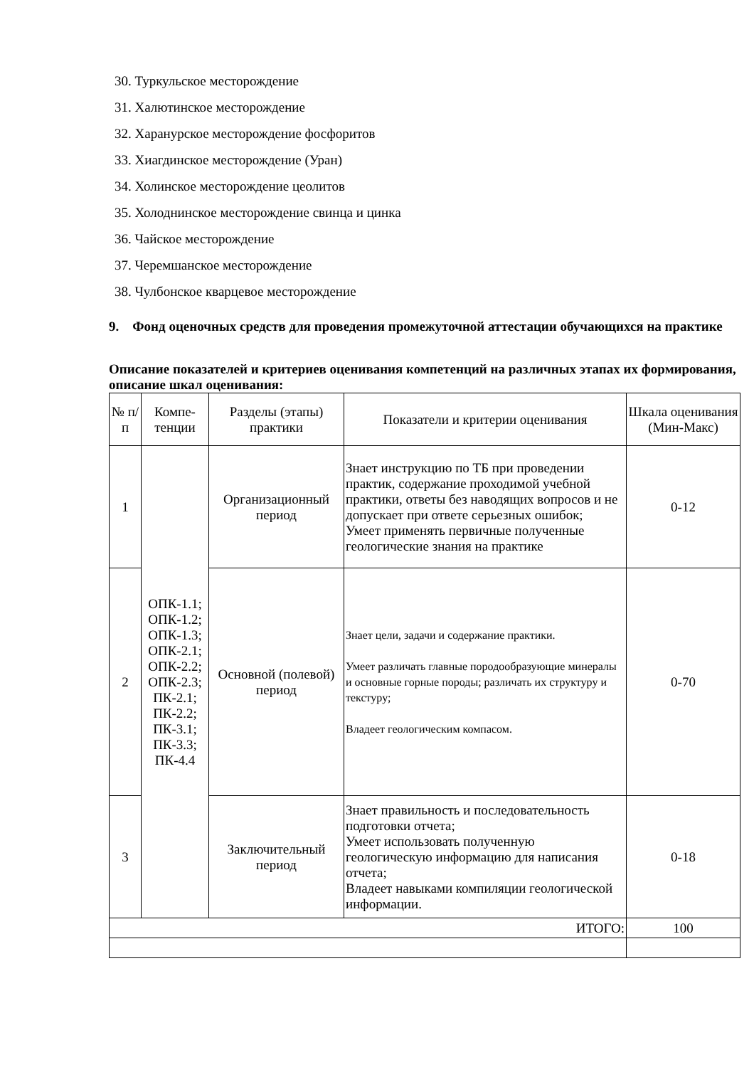30. Туркульское месторождение
31. Халютинское месторождение
32. Харанурское месторождение фосфоритов
33. Хиагдинское месторождение (Уран)
34. Холинское месторождение цеолитов
35. Холоднинское месторождение свинца и цинка
36. Чайское месторождение
37. Черемшанское месторождение
38. Чулбонское кварцевое месторождение
9. Фонд оценочных средств для проведения промежуточной аттестации обучающихся на практике
Описание показателей и критериев оценивания компетенций на различных этапах их формирования, описание шкал оценивания:
| № п/п | Компе-тенции | Разделы (этапы) практики | Показатели и критерии оценивания | Шкала оценивания (Мин-Макс) |
| 1 | ОПК-1.1; ОПК-1.2; ОПК-1.3; ОПК-2.1; ОПК-2.2; ОПК-2.3; ПК-2.1; ПК-2.2; ПК-3.1; ПК-3.3; ПК-4.4 | Организационный период | Знает инструкцию по ТБ при проведении практик, содержание проходимой учебной практики, ответы без наводящих вопросов и не допускает при ответе серьезных ошибок; Умеет применять первичные полученные геологические знания на практике | 0-12 |
| 2 | | Основной (полевой) период | Знает цели, задачи и содержание практики. Умеет различать главные породообразующие минералы и основные горные породы; различать их структуру и текстуру; Владеет геологическим компасом. | 0-70 |
| 3 | | Заключительный период | Знает правильность и последовательность подготовки отчета; Умеет использовать полученную геологическую информацию для написания отчета; Владеет навыками компиляции геологической информации. | 0-18 |
| ИТОГО: | | | | 100 |